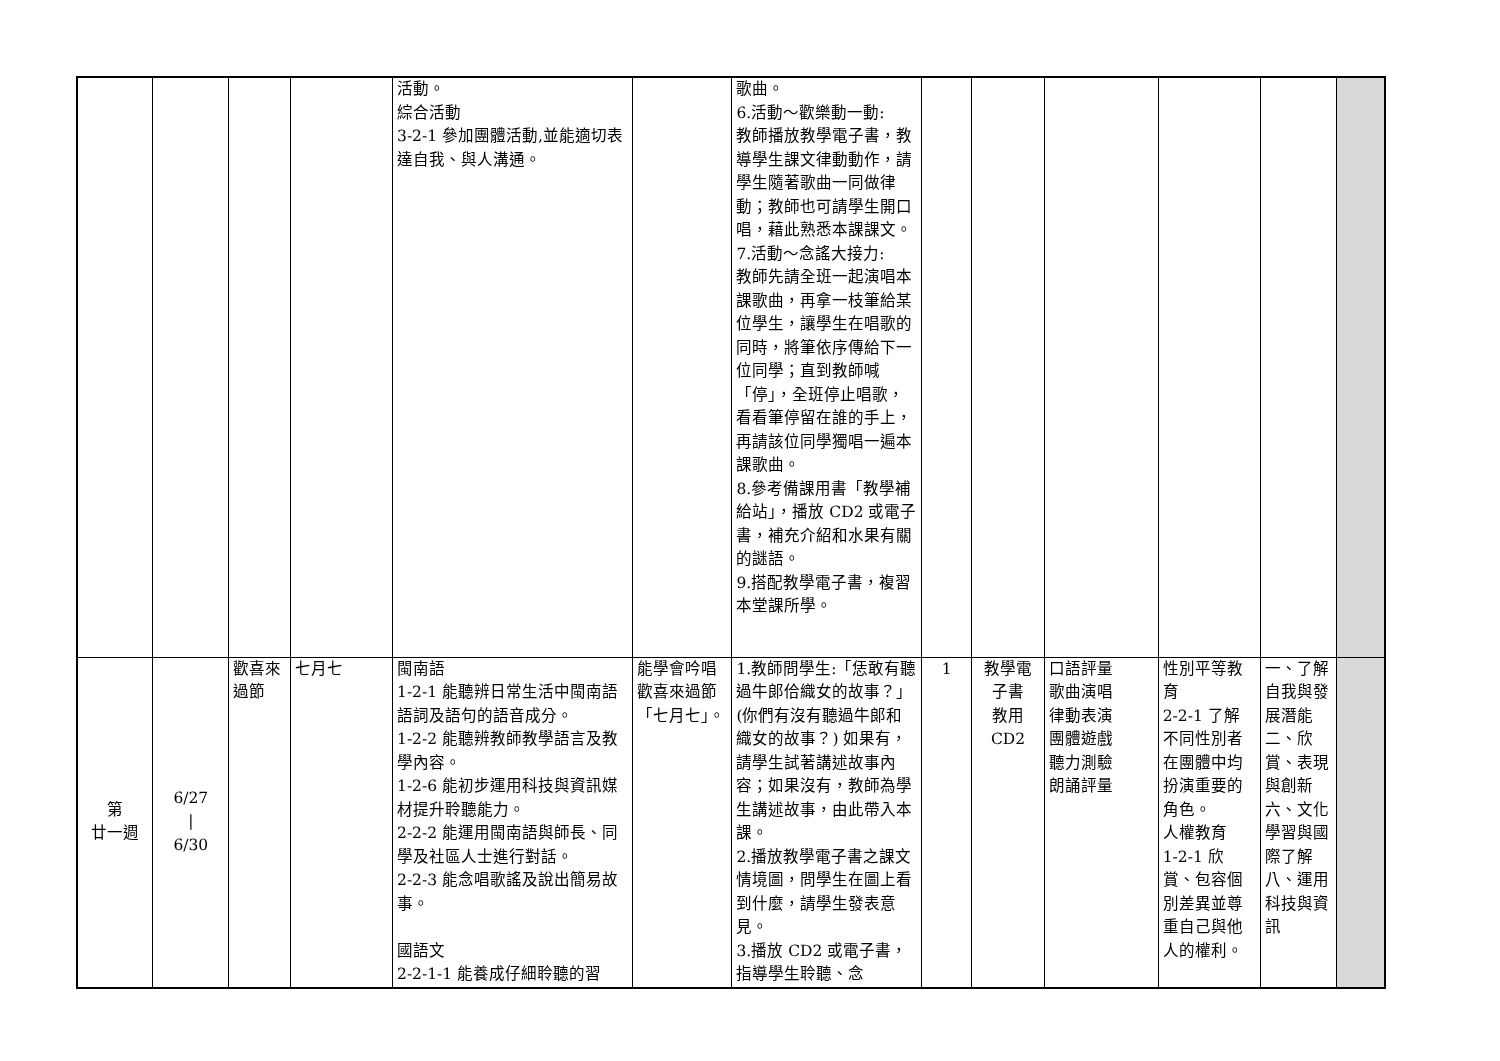| | | | | 活動。 綜合活動 3-2-1 參加團體活動,並能適切表達自我、與人溝通。 | | 歌曲。 6.活動～歡樂動一動: 教師播放教學電子書，教導學生課文律動動作，請學生隨著歌曲一同做律動；教師也可請學生開口唱，藉此熟悉本課課文。 7.活動～念謠大接力: 教師先請全班一起演唱本課歌曲，再拿一枝筆給某位學生，讓學生在唱歌的同時，將筆依序傳給下一位同學；直到教師喊「停」，全班停止唱歌，看看筆停留在誰的手上，再請該位同學獨唱一遍本課歌曲。 8.參考備課用書「教學補給站」，播放 CD2 或電子書，補充介紹和水果有關的謎語。 9.搭配教學電子書，複習本堂課所學。 | | | | | | |
| 第 廿一週 | 6/27 / 6/30 | 歡喜來過節 | 七月七 | 閩南語 1-2-1 能聽辨日常生活中閩南語語詞及語句的語音成分。 1-2-2 能聽辨教師教學語言及教學內容。 1-2-6 能初步運用科技與資訊媒材提升聆聽能力。 2-2-2 能運用閩南語與師長、同學及社區人士進行對話。 2-2-3 能念唱歌謠及說出簡易故事。 國語文 2-2-1-1 能養成仔細聆聽的習 | 能學會吟唱歡喜來過節「七月七」。 | 1.教師問學生:「恁敢有聽過牛郎佮織女的故事？」(你們有沒有聽過牛郎和織女的故事？) 如果有，請學生試著講述故事內容；如果沒有，教師為學生講述故事，由此帶入本課。 2.播放教學電子書之課文情境圖，問學生在圖上看到什麼，請學生發表意見。 3.播放 CD2 或電子書，指導學生聆聽、念 | 1 | 教學電子書 教用 CD2 | 口語評量 歌曲演唱 律動表演 團體遊戲 聽力測驗 朗誦評量 | 性別平等教育 2-2-1 了解不同性別者在團體中均扮演重要的角色。 人權教育 1-2-1 欣賞、包容個別差異並尊重自己與他人的權利。 | 一、了解自我與發展潛能 二、欣賞、表現與創新 六、文化學習與國際了解 八、運用科技與資訊 | |